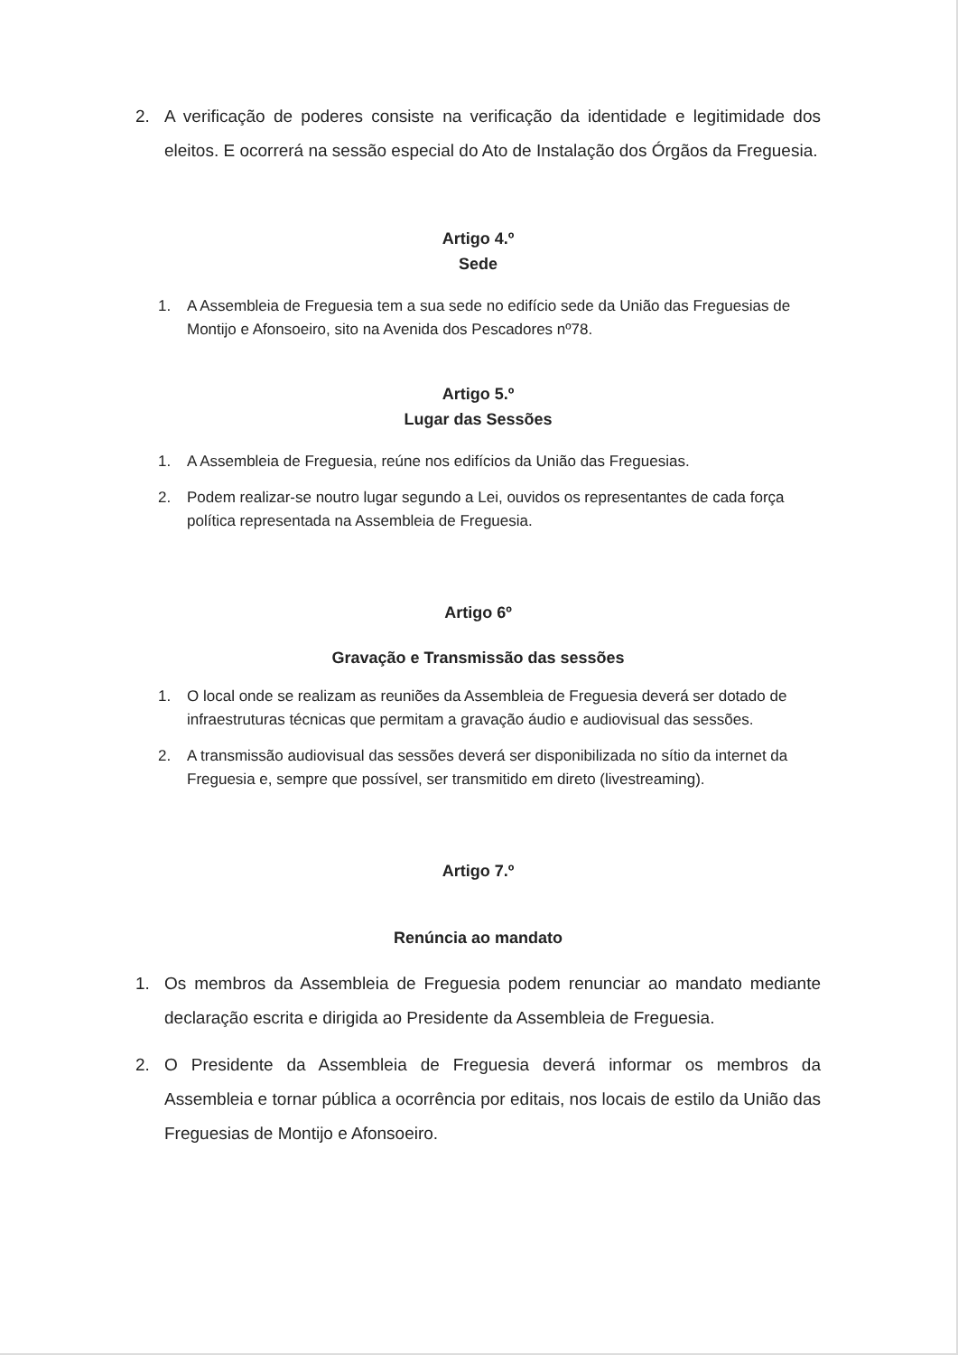2. A verificação de poderes consiste na verificação da identidade e legitimidade dos eleitos. E ocorrerá na sessão especial do Ato de Instalação dos Órgãos da Freguesia.
Artigo 4.º
Sede
1. A Assembleia de Freguesia tem a sua sede no edifício sede da União das Freguesias de Montijo e Afonsoeiro, sito na Avenida dos Pescadores nº78.
Artigo 5.º
Lugar das Sessões
1. A Assembleia de Freguesia, reúne nos edifícios da União das Freguesias.
2. Podem realizar-se noutro lugar segundo a Lei, ouvidos os representantes de cada força política representada na Assembleia de Freguesia.
Artigo 6º
Gravação e Transmissão das sessões
1. O local onde se realizam as reuniões da Assembleia de Freguesia deverá ser dotado de infraestruturas técnicas que permitam a gravação áudio e audiovisual das sessões.
2. A transmissão audiovisual das sessões deverá ser disponibilizada no sítio da internet da Freguesia e, sempre que possível, ser transmitido em direto (livestreaming).
Artigo 7.º
Renúncia ao mandato
1. Os membros da Assembleia de Freguesia podem renunciar ao mandato mediante declaração escrita e dirigida ao Presidente da Assembleia de Freguesia.
2. O Presidente da Assembleia de Freguesia deverá informar os membros da Assembleia e tornar pública a ocorrência por editais, nos locais de estilo da União das Freguesias de Montijo e Afonsoeiro.